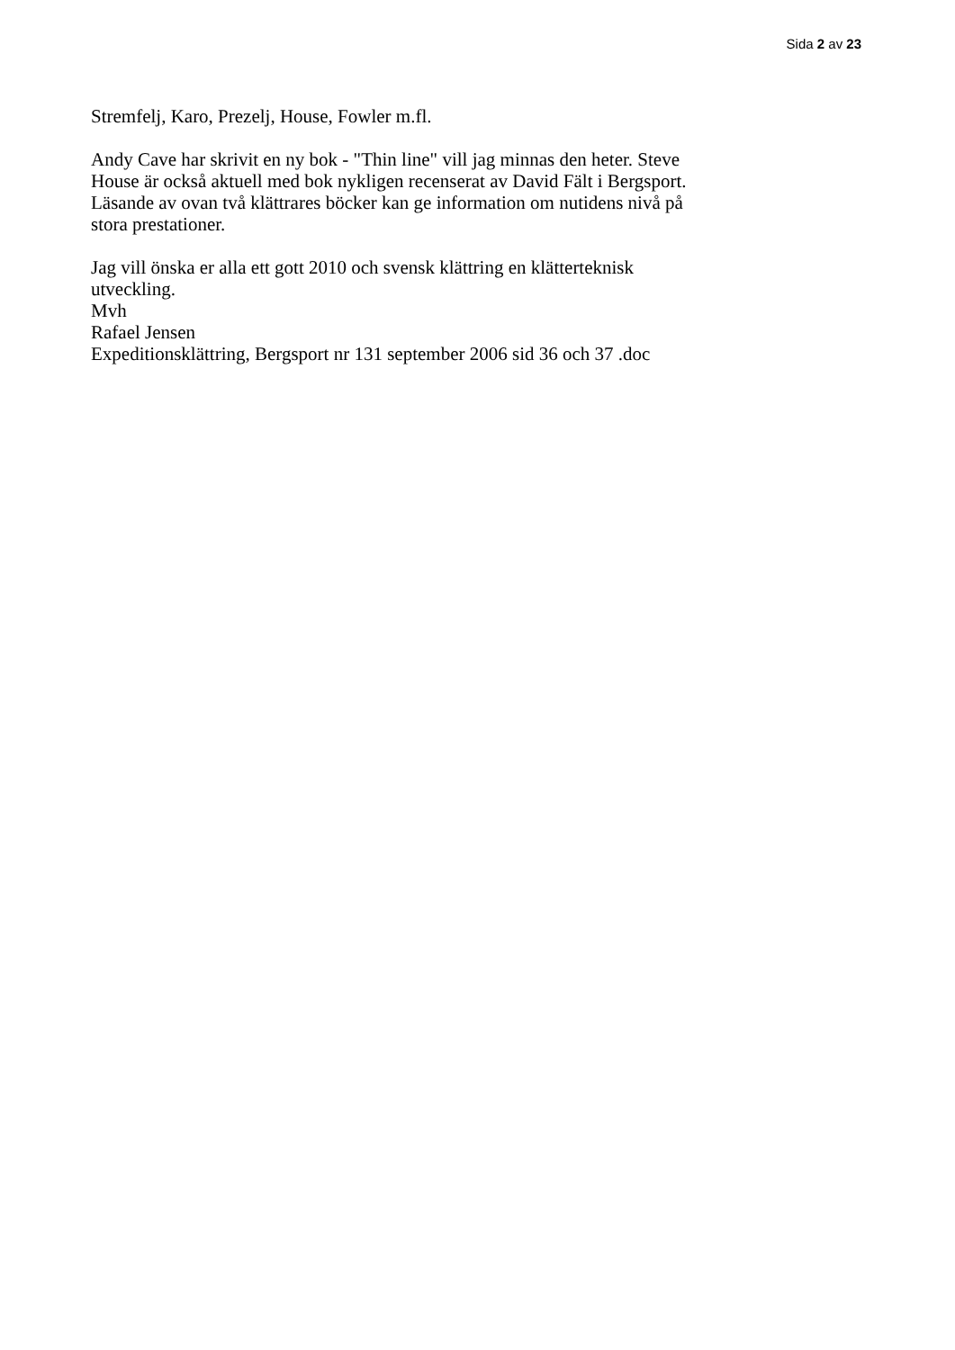Sida 2 av 23
Stremfelj, Karo, Prezelj, House, Fowler m.fl.
Andy Cave har skrivit en ny bok - "Thin line" vill jag minnas den heter. Steve House är också aktuell med bok nykligen recenserat av David Fält i Bergsport. Läsande av ovan två klättrares böcker kan ge information om nutidens nivå på stora prestationer.
Jag vill önska er alla ett gott 2010 och svensk klättring en klätterteknisk utveckling.
Mvh
Rafael Jensen
Expeditionsklättring, Bergsport nr 131 september 2006 sid 36 och 37 .doc